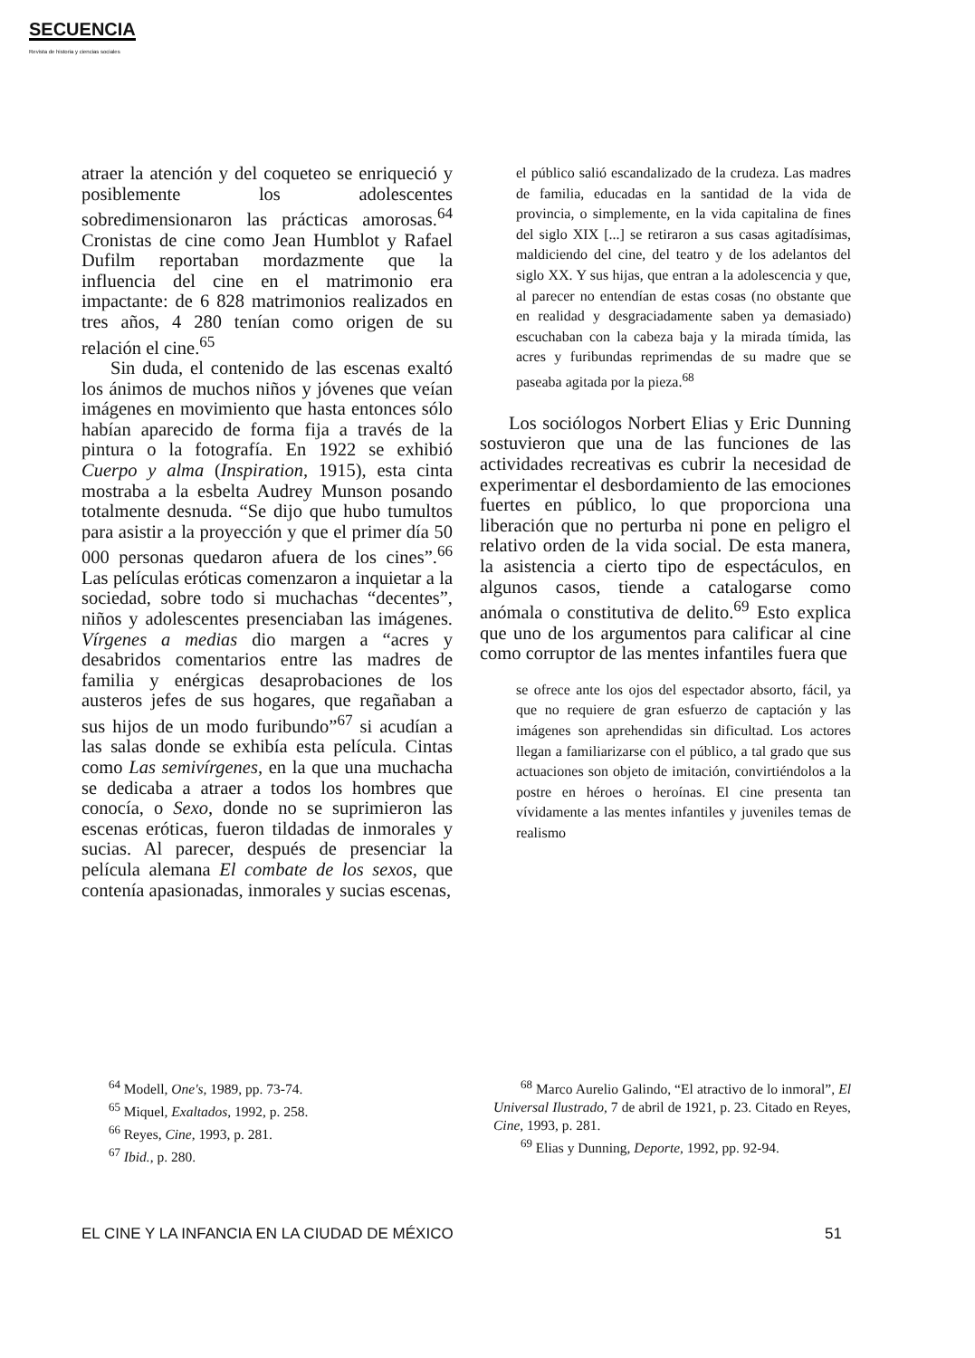SECUENCIA
Revista de historia y ciencias sociales
atraer la atención y del coqueteo se enriqueció y posiblemente los adolescentes sobredimensionaron las prácticas amorosas.<sup>64</sup> Cronistas de cine como Jean Humblot y Rafael Dufilm reportaban mordazmente que la influencia del cine en el matrimonio era impactante: de 6 828 matrimonios realizados en tres años, 4 280 tenían como origen de su relación el cine.<sup>65</sup>
Sin duda, el contenido de las escenas exaltó los ánimos de muchos niños y jóvenes que veían imágenes en movimiento que hasta entonces sólo habían aparecido de forma fija a través de la pintura o la fotografía. En 1922 se exhibió Cuerpo y alma (Inspiration, 1915), esta cinta mostraba a la esbelta Audrey Munson posando totalmente desnuda. “Se dijo que hubo tumultos para asistir a la proyección y que el primer día 50 000 personas quedaron afuera de los cines”.<sup>66</sup> Las películas eróticas comenzaron a inquietar a la sociedad, sobre todo si muchachas “decentes”, niños y adolescentes presenciaban las imágenes. Vírgenes a medias dio margen a “acres y desabridos comentarios entre las madres de familia y enérgicas desaprobaciones de los austeros jefes de sus hogares, que regañaban a sus hijos de un modo furibundo”<sup>67</sup> si acudían a las salas donde se exhibía esta película. Cintas como Las semivírgenes, en la que una muchacha se dedicaba a atraer a todos los hombres que conocía, o Sexo, donde no se suprimieron las escenas eróticas, fueron tildadas de inmorales y sucias. Al parecer, después de presenciar la película alemana El combate de los sexos, que contenía apasionadas, inmorales y sucias escenas,
el público salió escandalizado de la crudeza. Las madres de familia, educadas en la santidad de la vida de provincia, o simplemente, en la vida capitalina de fines del siglo XIX [...] se retiraron a sus casas agitadísimas, maldiciendo del cine, del teatro y de los adelantos del siglo XX. Y sus hijas, que entran a la adolescencia y que, al parecer no entendían de estas cosas (no obstante que en realidad y desgraciadamente saben ya demasiado) escuchaban con la cabeza baja y la mirada tímida, las acres y furibundas reprimendas de su madre que se paseaba agitada por la pieza.<sup>68</sup>
Los sociólogos Norbert Elias y Eric Dunning sostuvieron que una de las funciones de las actividades recreativas es cubrir la necesidad de experimentar el desbordamiento de las emociones fuertes en público, lo que proporciona una liberación que no perturba ni pone en peligro el relativo orden de la vida social. De esta manera, la asistencia a cierto tipo de espectáculos, en algunos casos, tiende a catalogarse como anómala o constitutiva de delito.<sup>69</sup> Esto explica que uno de los argumentos para calificar al cine como corruptor de las mentes infantiles fuera que
se ofrece ante los ojos del espectador absorto, fácil, ya que no requiere de gran esfuerzo de captación y las imágenes son aprehendidas sin dificultad. Los actores llegan a familiarizarse con el público, a tal grado que sus actuaciones son objeto de imitación, convirtiéndolos a la postre en héroes o heroínas. El cine presenta tan vívidamente a las mentes infantiles y juveniles temas de realismo
<sup>64</sup> Modell, One's, 1989, pp. 73-74.
<sup>65</sup> Miquel, Exaltados, 1992, p. 258.
<sup>66</sup> Reyes, Cine, 1993, p. 281.
<sup>67</sup> Ibid., p. 280.
<sup>68</sup> Marco Aurelio Galindo, “El atractivo de lo inmoral”, El Universal Ilustrado, 7 de abril de 1921, p. 23. Citado en Reyes, Cine, 1993, p. 281.
<sup>69</sup> Elias y Dunning, Deporte, 1992, pp. 92-94.
EL CINE Y LA INFANCIA EN LA CIUDAD DE MÉXICO 51